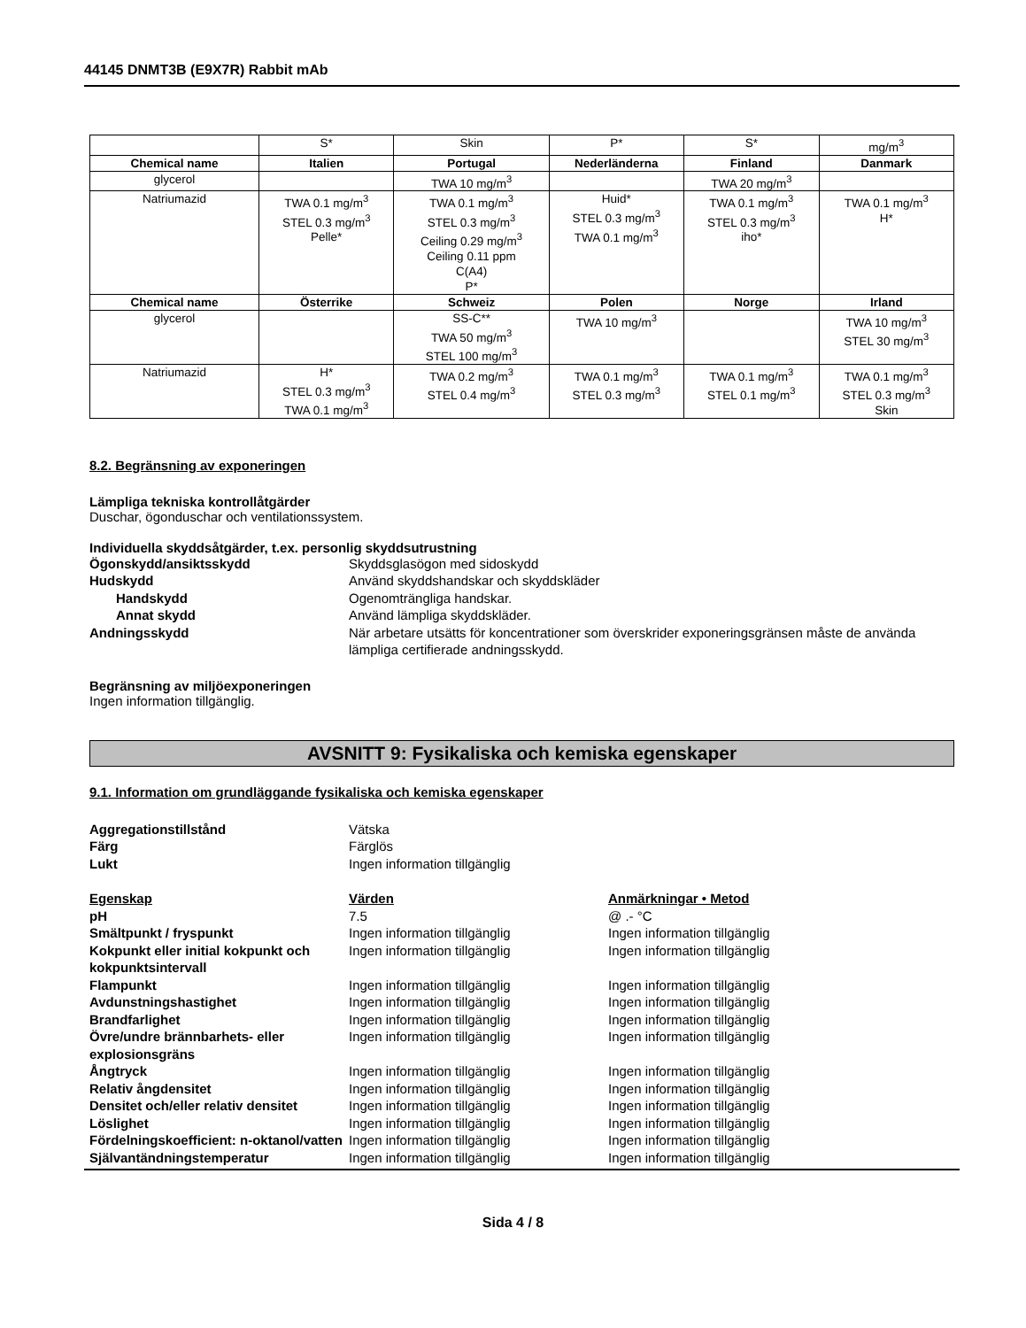44145 DNMT3B (E9X7R) Rabbit mAb
| | S* | Skin | P* | S* | mg/m<sup>3</sup> |
| Chemical name | Italien | Portugal | Nederländerna | Finland | Danmark |
| glycerol | | TWA 10 mg/m<sup>3</sup> | | TWA 20 mg/m<sup>3</sup> | |
| Natriumazid | TWA 0.1 mg/m<sup>3</sup> STEL 0.3 mg/m<sup>3</sup> Pelle* | TWA 0.1 mg/m<sup>3</sup> STEL 0.3 mg/m<sup>3</sup> Ceiling 0.29 mg/m<sup>3</sup> Ceiling 0.11 ppm C(A4) P* | Huid* STEL 0.3 mg/m<sup>3</sup> TWA 0.1 mg/m<sup>3</sup> | TWA 0.1 mg/m<sup>3</sup> STEL 0.3 mg/m<sup>3</sup> iho* | TWA 0.1 mg/m<sup>3</sup> H* |
| Chemical name | Österrike | Schweiz | Polen | Norge | Irland |
| glycerol | | SS-C** TWA 50 mg/m<sup>3</sup> STEL 100 mg/m<sup>3</sup> | TWA 10 mg/m<sup>3</sup> | | TWA 10 mg/m<sup>3</sup> STEL 30 mg/m<sup>3</sup> |
| Natriumazid | H* STEL 0.3 mg/m<sup>3</sup> TWA 0.1 mg/m<sup>3</sup> | TWA 0.2 mg/m<sup>3</sup> STEL 0.4 mg/m<sup>3</sup> | TWA 0.1 mg/m<sup>3</sup> STEL 0.3 mg/m<sup>3</sup> | TWA 0.1 mg/m<sup>3</sup> STEL 0.1 mg/m<sup>3</sup> | TWA 0.1 mg/m<sup>3</sup> STEL 0.3 mg/m<sup>3</sup> Skin |
8.2. Begränsning av exponeringen
Lämpliga tekniska kontrollåtgärder
Duschar, ögonduschar och ventilationssystem.
Individuella skyddsåtgärder, t.ex. personlig skyddsutrustning
Ögonskydd/ansiktsskydd Skyddsglasögon med sidoskydd
Hudskydd Använd skyddshandskar och skyddskläder
Handskydd Ogenomträngliga handskar.
Annat skydd Använd lämpliga skyddskläder.
Andningsskydd När arbetare utsätts för koncentrationer som överskrider exponeringsgränsen måste de använda lämpliga certifierade andningsskydd.
Begränsning av miljöexponeringen
Ingen information tillgänglig.
AVSNITT 9: Fysikaliska och kemiska egenskaper
9.1. Information om grundläggande fysikaliska och kemiska egenskaper
Aggregationstillstånd Vätska
Färg Färglös
Lukt Ingen information tillgänglig
Egenskap Värden Anmärkningar • Metod
pH 7.5 @ .- °C
Smältpunkt / fryspunkt Ingen information tillgänglig Ingen information tillgänglig
Kokpunkt eller initial kokpunkt och kokpunktsintervall
Ingen information tillgänglig Ingen information tillgänglig
Flampunkt Ingen information tillgänglig Ingen information tillgänglig
Avdunstningshastighet Ingen information tillgänglig Ingen information tillgänglig
Brandfarlighet Ingen information tillgänglig Ingen information tillgänglig
Övre/undre brännbarhets- eller explosionsgräns
Ingen information tillgänglig Ingen information tillgänglig
Ångtryck Ingen information tillgänglig Ingen information tillgänglig
Relativ ångdensitet Ingen information tillgänglig Ingen information tillgänglig
Densitet och/eller relativ densitet
Ingen information tillgänglig Ingen information tillgänglig
Löslighet Ingen information tillgänglig Ingen information tillgänglig
Fördelningskoefficient: n-oktanol/vatten
Ingen information tillgänglig Ingen information tillgänglig
Självantändningstemperatur Ingen information tillgänglig Ingen information tillgänglig
Sida 4 / 8